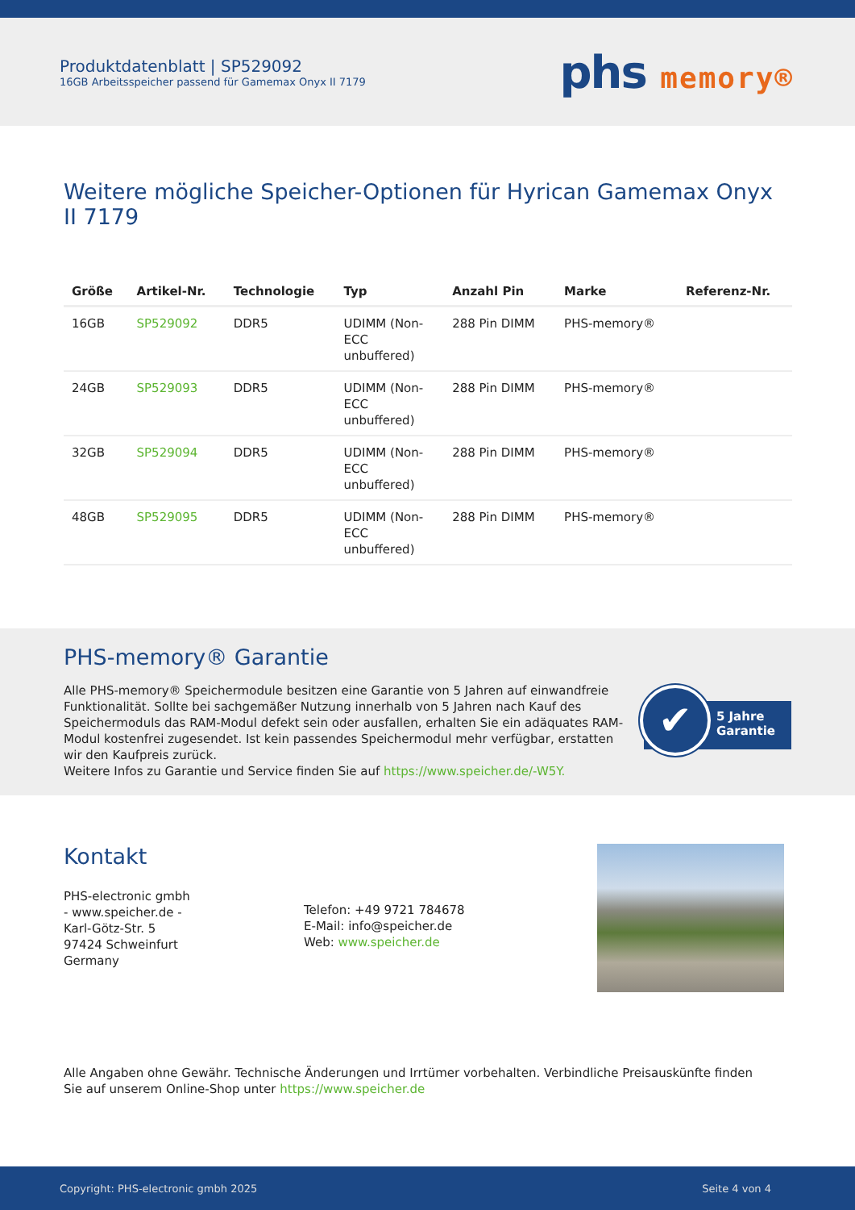Produktdatenblatt | SP529092
16GB Arbeitsspeicher passend für Gamemax Onyx II 7179
phs memory®
Weitere mögliche Speicher-Optionen für Hyrican Gamemax Onyx II 7179
| Größe | Artikel-Nr. | Technologie | Typ | Anzahl Pin | Marke | Referenz-Nr. |
| --- | --- | --- | --- | --- | --- | --- |
| 16GB | SP529092 | DDR5 | UDIMM (Non- ECC unbuffered) | 288 Pin DIMM | PHS-memory® | |
| 24GB | SP529093 | DDR5 | UDIMM (Non- ECC unbuffered) | 288 Pin DIMM | PHS-memory® | |
| 32GB | SP529094 | DDR5 | UDIMM (Non- ECC unbuffered) | 288 Pin DIMM | PHS-memory® | |
| 48GB | SP529095 | DDR5 | UDIMM (Non- ECC unbuffered) | 288 Pin DIMM | PHS-memory® | |
PHS-memory® Garantie
Alle PHS-memory® Speichermodule besitzen eine Garantie von 5 Jahren auf einwandfreie Funktionalität. Sollte bei sachgemäßer Nutzung innerhalb von 5 Jahren nach Kauf des Speichermoduls das RAM-Modul defekt sein oder ausfallen, erhalten Sie ein adäquates RAM-Modul kostenfrei zugesendet. Ist kein passendes Speichermodul mehr verfügbar, erstatten wir den Kaufpreis zurück.
Weitere Infos zu Garantie und Service finden Sie auf https://www.speicher.de/-W5Y.
✔
5 Jahre
Garantie
Kontakt
PHS-electronic gmbh
- www.speicher.de -
Karl-Götz-Str. 5
97424 Schweinfurt
Germany
Telefon: +49 9721 784678
E-Mail: info@speicher.de
Web: www.speicher.de
Alle Angaben ohne Gewähr. Technische Änderungen und Irrtümer vorbehalten. Verbindliche Preisauskünfte finden Sie auf unserem Online-Shop unter https://www.speicher.de
Copyright: PHS-electronic gmbh 2025 Seite 4 von 4